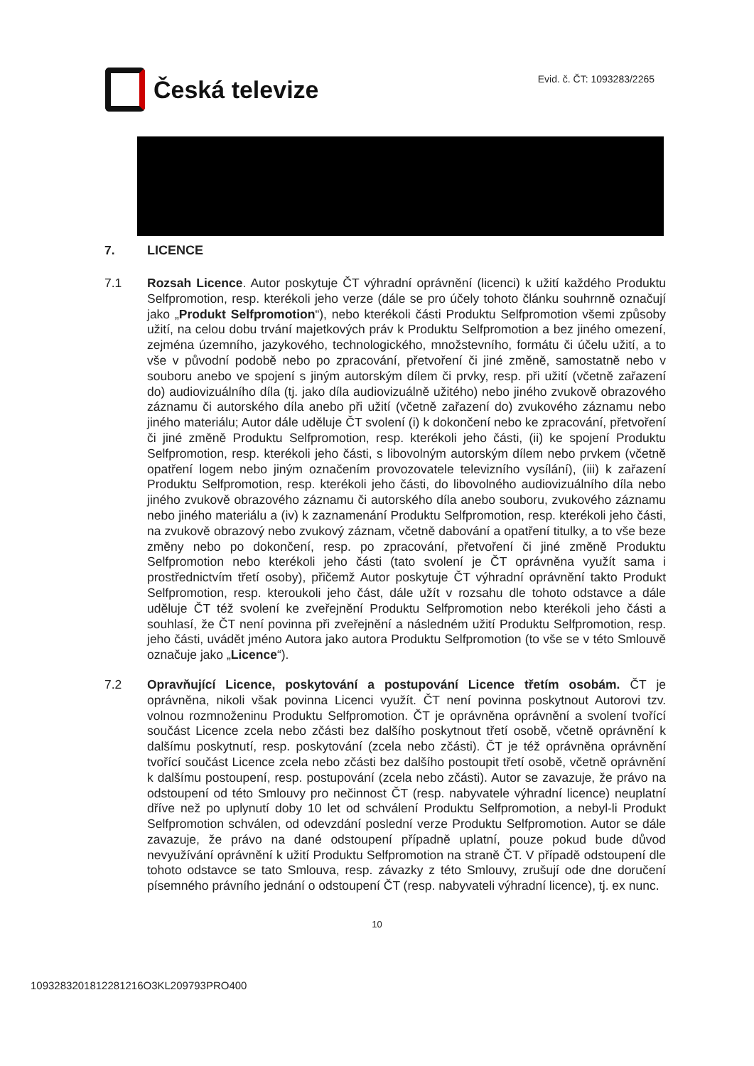Česká televize
Evid. č. ČT: 1093283/2265
7. LICENCE
7.1
Rozsah Licence. Autor poskytuje ČT výhradní oprávnění (licenci) k užití každého Produktu Selfpromotion, resp. kterékoli jeho verze (dále se pro účely tohoto článku souhrnně označují jako „Produkt Selfpromotion“), nebo kterékoli části Produktu Selfpromotion všemi způsoby užití, na celou dobu trvání majetkových práv k Produktu Selfpromotion a bez jiného omezení, zejména územního, jazykového, technologického, množstevního, formátu či účelu užití, a to vše v původní podobě nebo po zpracování, přetvoření či jiné změně, samostatně nebo v souboru anebo ve spojení s jiným autorským dílem či prvky, resp. při užití (včetně zařazení do) audiovizuálního díla (tj. jako díla audiovizuálně užitého) nebo jiného zvukově obrazového záznamu či autorského díla anebo při užití (včetně zařazení do) zvukového záznamu nebo jiného materiálu; Autor dále uděluje ČT svolení (i) k dokončení nebo ke zpracování, přetvoření či jiné změně Produktu Selfpromotion, resp. kterékoli jeho části, (ii) ke spojení Produktu Selfpromotion, resp. kterékoli jeho části, s libovolným autorským dílem nebo prvkem (včetně opatření logem nebo jiným označením provozovatele televizního vysílání), (iii) k zařazení Produktu Selfpromotion, resp. kterékoli jeho části, do libovolného audiovizuálního díla nebo jiného zvukově obrazového záznamu či autorského díla anebo souboru, zvukového záznamu nebo jiného materiálu a (iv) k zaznamenání Produktu Selfpromotion, resp. kterékoli jeho části, na zvukově obrazový nebo zvukový záznam, včetně dabování a opatření titulky, a to vše beze změny nebo po dokončení, resp. po zpracování, přetvoření či jiné změně Produktu Selfpromotion nebo kterékoli jeho části (tato svolení je ČT oprávněna využít sama i prostřednictvím třetí osoby), přičemž Autor poskytuje ČT výhradní oprávnění takto Produkt Selfpromotion, resp. kteroukoli jeho část, dále užít v rozsahu dle tohoto odstavce a dále uděluje ČT též svolení ke zveřejnění Produktu Selfpromotion nebo kterékoli jeho části a souhlasí, že ČT není povinna při zveřejnění a následném užití Produktu Selfpromotion, resp. jeho části, uvádět jméno Autora jako autora Produktu Selfpromotion (to vše se v této Smlouvě označuje jako „Licence“).
7.2
Opravňující Licence, poskytování a postupování Licence třetím osobám. ČT je oprávněna, nikoli však povinna Licenci využít. ČT není povinna poskytnout Autorovi tzv. volnou rozmnoženinu Produktu Selfpromotion. ČT je oprávněna oprávnění a svolení tvořící součást Licence zcela nebo zčásti bez dalšího poskytnout třetí osobě, včetně oprávnění k dalšímu poskytnutí, resp. poskytování (zcela nebo zčásti). ČT je též oprávněna oprávnění tvořící součást Licence zcela nebo zčásti bez dalšího postoupit třetí osobě, včetně oprávnění k dalšímu postoupení, resp. postupování (zcela nebo zčásti). Autor se zavazuje, že právo na odstoupení od této Smlouvy pro nečinnost ČT (resp. nabyvatele výhradní licence) neuplatní dříve než po uplynutí doby 10 let od schválení Produktu Selfpromotion, a nebyl-li Produkt Selfpromotion schválen, od odevzdání poslední verze Produktu Selfpromotion. Autor se dále zavazuje, že právo na dané odstoupení případně uplatní, pouze pokud bude důvod nevyužívání oprávnění k užití Produktu Selfpromotion na straně ČT. V případě odstoupení dle tohoto odstavce se tato Smlouva, resp. závazky z této Smlouvy, zrušují ode dne doručení písemného právního jednání o odstoupení ČT (resp. nabyvateli výhradní licence), tj. ex nunc.
10
1093283201812281216O3KL209793PRO400